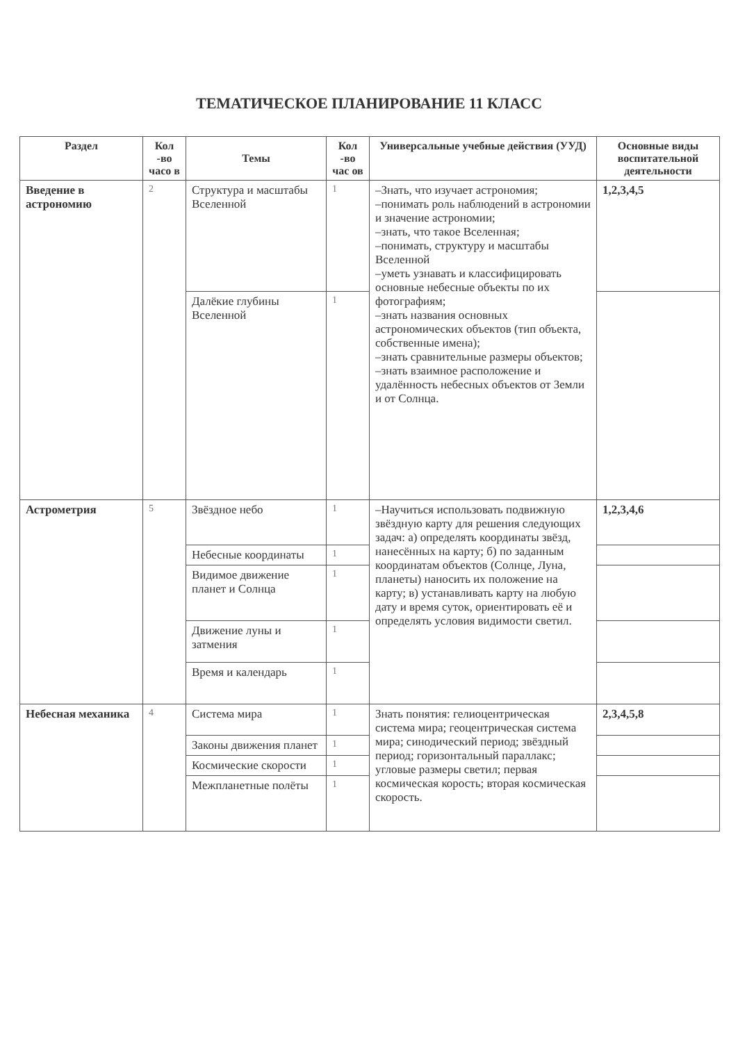ТЕМАТИЧЕСКОЕ ПЛАНИРОВАНИЕ 11 КЛАСС
| Раздел | Кол -во часо в | Темы | Кол -во час ов | Универсальные учебные действия (УУД) | Основные виды воспитательной деятельности |
| --- | --- | --- | --- | --- | --- |
| Введение в астрономию | 2 | Структура и масштабы Вселенной | 1 | –Знать, что изучает астрономия; –понимать роль наблюдений в астрономии и значение астрономии; –знать, что такое Вселенная; –понимать, структуру и масштабы Вселенной –уметь узнавать и классифицировать основные небесные объекты по их фотографиям; –знать названия основных астрономических объектов (тип объекта, собственные имена); –знать сравнительные размеры объектов; –знать взаимное расположение и удалённость небесных объектов от Земли и от Солнца. | 1,2,3,4,5 |
| | | Далёкие глубины Вселенной | 1 | | |
| Астрометрия | 5 | Звёздное небо | 1 | –Научиться использовать подвижную звёздную карту для решения следующих задач: а) определять координаты звёзд, нанесённых на карту; б) по заданным координатам объектов (Солнце, Луна, планеты) наносить их положение на карту; в) устанавливать карту на любую дату и время суток, ориентировать её и определять условия видимости светил. | 1,2,3,4,6 |
| | | Небесные координаты | 1 | | |
| | | Видимое движение планет и Солнца | 1 | | |
| | | Движение луны и затмения | 1 | | |
| | | Время и календарь | 1 | | |
| Небесная механика | 4 | Система мира | 1 | Знать понятия: гелиоцентрическая система мира; геоцентрическая система мира; синодический период; звёздный период; горизонтальный параллакс; угловые размеры светил; первая космическая корость; вторая космическая скорость. | 2,3,4,5,8 |
| | | Законы движения планет | 1 | | |
| | | Космические скорости | 1 | | |
| | | Межпланетные полёты | 1 | | |